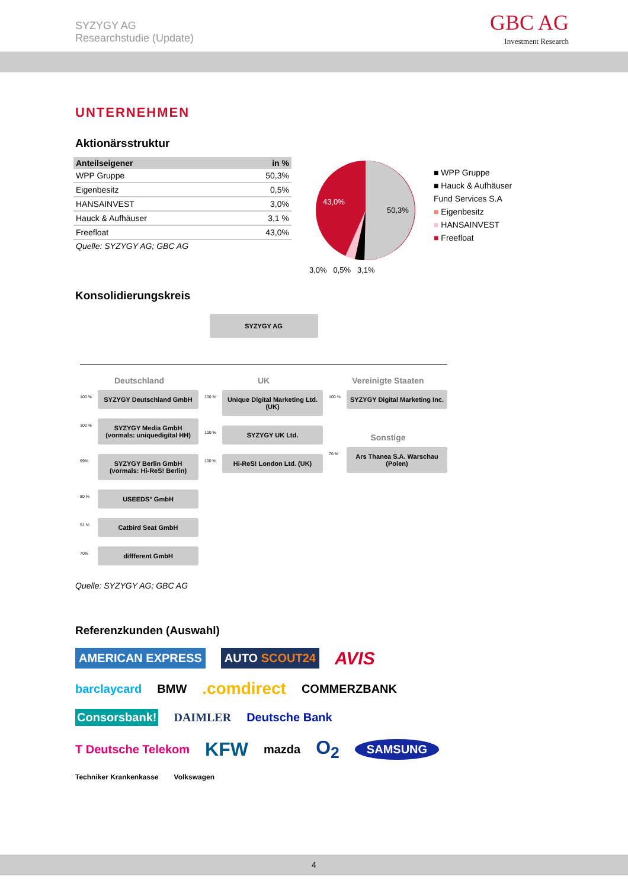SYZYGY AG
Researchstudie (Update)
GBC AG
Investment Research
UNTERNEHMEN
Aktionärsstruktur
| Anteilseigener | in % |
| --- | --- |
| WPP Gruppe | 50,3% |
| Eigenbesitz | 0,5% |
| HANSAINVEST | 3,0% |
| Hauck & Aufhäuser | 3,1 % |
| Freefloat | 43,0% |
Quelle: SYZYGY AG; GBC AG
43,0%
50,3%
3,0% 0,5% 3,1%
■ WPP Gruppe
■ Hauck & Aufhäuser
Fund Services S.A
■ Eigenbesitz
■ HANSAINVEST
■ Freefloat
Konsolidierungskreis
SYZYGY AG
Deutschland
100 % SYZYGY Deutschland GmbH
100 % SYZYGY Media GmbH (vormals: uniquedigital HH)
99% SYZYGY Berlin GmbH (vormals: Hi-ReS! Berlin)
80 % USEEDS° GmbH
51 % Catbird Seat GmbH
70% diffferent GmbH
UK
100 % Unique Digital Marketing Ltd. (UK)
100 % SYZYGY UK Ltd.
100 % Hi-ReS! London Ltd. (UK)
Vereinigte Staaten
100 % SYZYGY Digital Marketing Inc.
Sonstige
70 % Ars Thanea S.A. Warschau (Polen)
Quelle: SYZYGY AG; GBC AG
Referenzkunden (Auswahl)
AMERICAN EXPRESS AUTO SCOUT24 AVIS barclaycard BMW .comdirect COMMERZBANK Consorsbank! DAIMLER Deutsche Bank T Deutsche Telekom KFW mazda O<sub>2</sub> SAMSUNG Techniker Krankenkasse Volkswagen
4